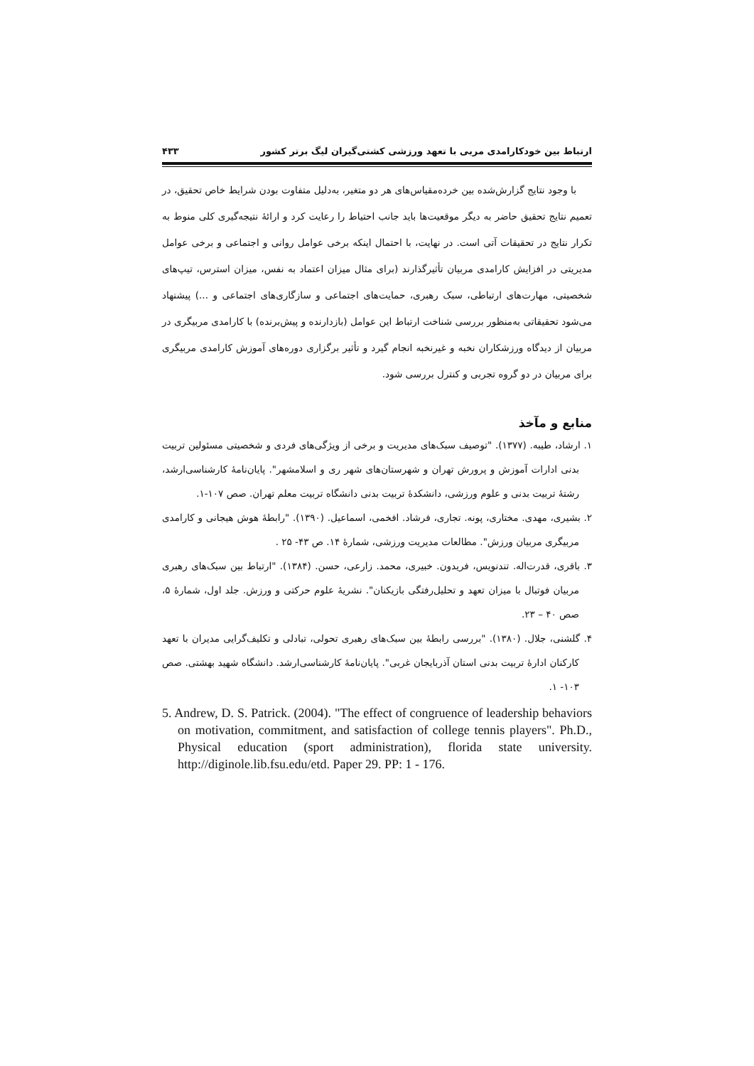ارتباط بین خودکارامدی مربی با تعهد ورزشی کشتی‌گیران لیگ برتر کشور ۴۳۳
با وجود نتایج گزارش‌شده بین خرده‌مقیاس‌های هر دو متغیر، به‌دلیل متفاوت بودن شرایط خاص تحقیق، در تعمیم نتایج تحقیق حاضر به دیگر موقعیت‌ها باید جانب احتیاط را رعایت کرد و ارائۀ نتیجه‌گیری کلی منوط به تکرار نتایج در تحقیقات آتی است. در نهایت، با احتمال اینکه برخی عوامل روانی و اجتماعی و برخی عوامل مدیریتی در افزایش کارامدی مربیان تأثیرگذارند (برای مثال میزان اعتماد به نفس، میزان استرس، تیپ‌های شخصیتی، مهارت‌های ارتباطی، سبک رهبری، حمایت‌های اجتماعی و سازگاری‌های اجتماعی و ...) پیشنهاد می‌شود تحقیقاتی به‌منظور بررسی شناخت ارتباط این عوامل (بازدارنده و پیش‌برنده) با کارامدی مربیگری در مربیان از دیدگاه ورزشکاران نخبه و غیرنخبه انجام گیرد و تأثیر برگزاری دوره‌های آموزش کارامدی مربیگری برای مربیان در دو گروه تجربی و کنترل بررسی شود.
منابع و مآخذ
۱. ارشاد، طیبه. (۱۳۷۷). "توصیف سبک‌های مدیریت و برخی از ویژگی‌های فردی و شخصیتی مسئولین تربیت بدنی ادارات آموزش و پرورش تهران و شهرستان‌های شهر ری و اسلامشهر". پایان‌نامۀ کارشناسی‌ارشد، رشتۀ تربیت بدنی و علوم ورزشی، دانشکدۀ تربیت بدنی دانشگاه تربیت معلم تهران. صص ۱۰۷-۱.
۲. بشیری، مهدی. مختاری، پونه. تجاری، فرشاد. افخمی، اسماعیل. (۱۳۹۰). "رابطۀ هوش هیجانی و کارامدی مربیگری مربیان ورزش". مطالعات مدیریت ورزشی، شمارۀ ۱۴. ص ۴۳- ۲۵ .
۳. باقری، قدرت‌اله. تندنویس، فریدون. خبیری، محمد. زارعی، حسن. (۱۳۸۴). "ارتباط بین سبک‌های رهبری مربیان فوتبال با میزان تعهد و تحلیل‌رفتگی بازیکنان". نشریۀ علوم حرکتی و ورزش. جلد اول، شمارۀ ۵، صص ۴۰ – ۲۳.
۴. گلشنی، جلال. (۱۳۸۰). "بررسی رابطۀ بین سبک‌های رهبری تحولی، تبادلی و تکلیف‌گرایی مدیران با تعهد کارکنان ادارۀ تربیت بدنی استان آذربایجان غربی". پایان‌نامۀ کارشناسی‌ارشد. دانشگاه شهید بهشتی. صص ۱۰۳- ۱.
5. Andrew, D. S. Patrick. (2004). "The effect of congruence of leadership behaviors on motivation, commitment, and satisfaction of college tennis players". Ph.D., Physical education (sport administration), florida state university. http://diginole.lib.fsu.edu/etd. Paper 29. PP: 1 - 176.